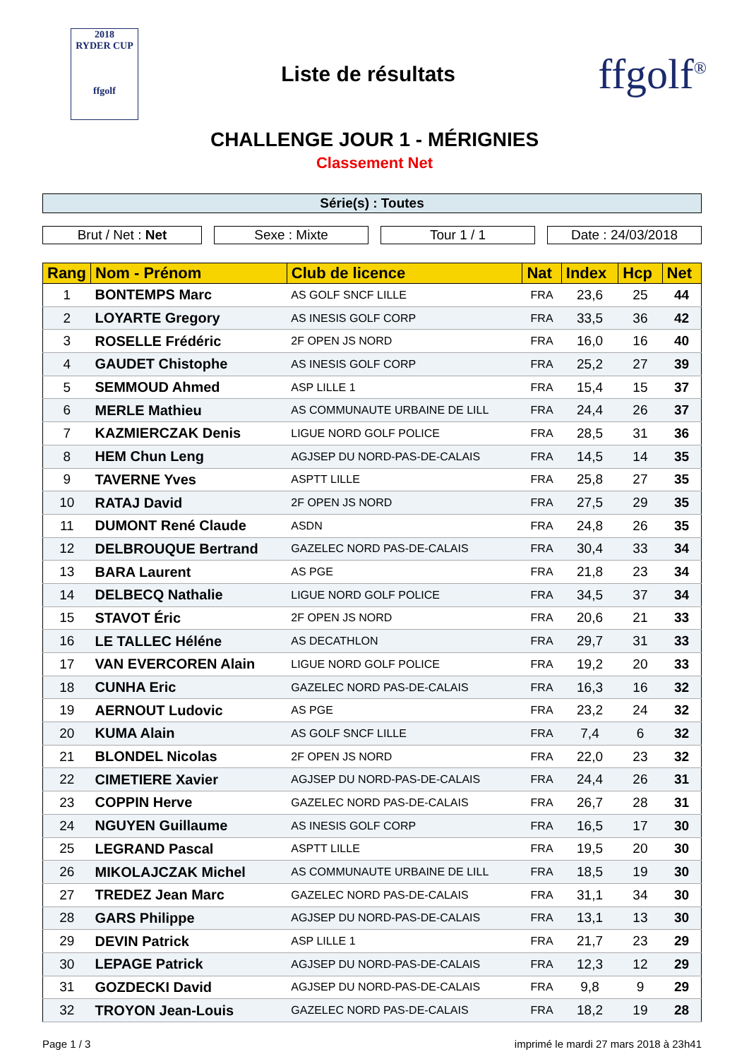2018
RYDER CUP
ffgolf
Liste de résultats
ffgolf<sup>®</sup>
CHALLENGE JOUR 1 - MÉRIGNIES
Classement Net
Série(s) : Toutes
Brut / Net : Net Sexe : Mixte Tour 1 / 1 Date : 24/03/2018
| Rang | Nom - Prénom | Club de licence | Nat | Index | Hcp | Net |
| --- | --- | --- | --- | --- | --- | --- |
| 1 | BONTEMPS Marc | AS GOLF SNCF LILLE | FRA | 23,6 | 25 | 44 |
| 2 | LOYARTE Gregory | AS INESIS GOLF CORP | FRA | 33,5 | 36 | 42 |
| 3 | ROSELLE Frédéric | 2F OPEN JS NORD | FRA | 16,0 | 16 | 40 |
| 4 | GAUDET Chistophe | AS INESIS GOLF CORP | FRA | 25,2 | 27 | 39 |
| 5 | SEMMOUD Ahmed | ASP LILLE 1 | FRA | 15,4 | 15 | 37 |
| 6 | MERLE Mathieu | AS COMMUNAUTE URBAINE DE LILL | FRA | 24,4 | 26 | 37 |
| 7 | KAZMIERCZAK Denis | LIGUE NORD GOLF POLICE | FRA | 28,5 | 31 | 36 |
| 8 | HEM Chun Leng | AGJSEP DU NORD-PAS-DE-CALAIS | FRA | 14,5 | 14 | 35 |
| 9 | TAVERNE Yves | ASPTT LILLE | FRA | 25,8 | 27 | 35 |
| 10 | RATAJ David | 2F OPEN JS NORD | FRA | 27,5 | 29 | 35 |
| 11 | DUMONT René Claude | ASDN | FRA | 24,8 | 26 | 35 |
| 12 | DELBROUQUE Bertrand | GAZELEC NORD PAS-DE-CALAIS | FRA | 30,4 | 33 | 34 |
| 13 | BARA Laurent | AS PGE | FRA | 21,8 | 23 | 34 |
| 14 | DELBECQ Nathalie | LIGUE NORD GOLF POLICE | FRA | 34,5 | 37 | 34 |
| 15 | STAVOT Éric | 2F OPEN JS NORD | FRA | 20,6 | 21 | 33 |
| 16 | LE TALLEC Héléne | AS DECATHLON | FRA | 29,7 | 31 | 33 |
| 17 | VAN EVERCOREN Alain | LIGUE NORD GOLF POLICE | FRA | 19,2 | 20 | 33 |
| 18 | CUNHA Eric | GAZELEC NORD PAS-DE-CALAIS | FRA | 16,3 | 16 | 32 |
| 19 | AERNOUT Ludovic | AS PGE | FRA | 23,2 | 24 | 32 |
| 20 | KUMA Alain | AS GOLF SNCF LILLE | FRA | 7,4 | 6 | 32 |
| 21 | BLONDEL Nicolas | 2F OPEN JS NORD | FRA | 22,0 | 23 | 32 |
| 22 | CIMETIERE Xavier | AGJSEP DU NORD-PAS-DE-CALAIS | FRA | 24,4 | 26 | 31 |
| 23 | COPPIN Herve | GAZELEC NORD PAS-DE-CALAIS | FRA | 26,7 | 28 | 31 |
| 24 | NGUYEN Guillaume | AS INESIS GOLF CORP | FRA | 16,5 | 17 | 30 |
| 25 | LEGRAND Pascal | ASPTT LILLE | FRA | 19,5 | 20 | 30 |
| 26 | MIKOLAJCZAK Michel | AS COMMUNAUTE URBAINE DE LILL | FRA | 18,5 | 19 | 30 |
| 27 | TREDEZ Jean Marc | GAZELEC NORD PAS-DE-CALAIS | FRA | 31,1 | 34 | 30 |
| 28 | GARS Philippe | AGJSEP DU NORD-PAS-DE-CALAIS | FRA | 13,1 | 13 | 30 |
| 29 | DEVIN Patrick | ASP LILLE 1 | FRA | 21,7 | 23 | 29 |
| 30 | LEPAGE Patrick | AGJSEP DU NORD-PAS-DE-CALAIS | FRA | 12,3 | 12 | 29 |
| 31 | GOZDECKI David | AGJSEP DU NORD-PAS-DE-CALAIS | FRA | 9,8 | 9 | 29 |
| 32 | TROYON Jean-Louis | GAZELEC NORD PAS-DE-CALAIS | FRA | 18,2 | 19 | 28 |
Page 1 / 3 imprimé le mardi 27 mars 2018 à 23h41